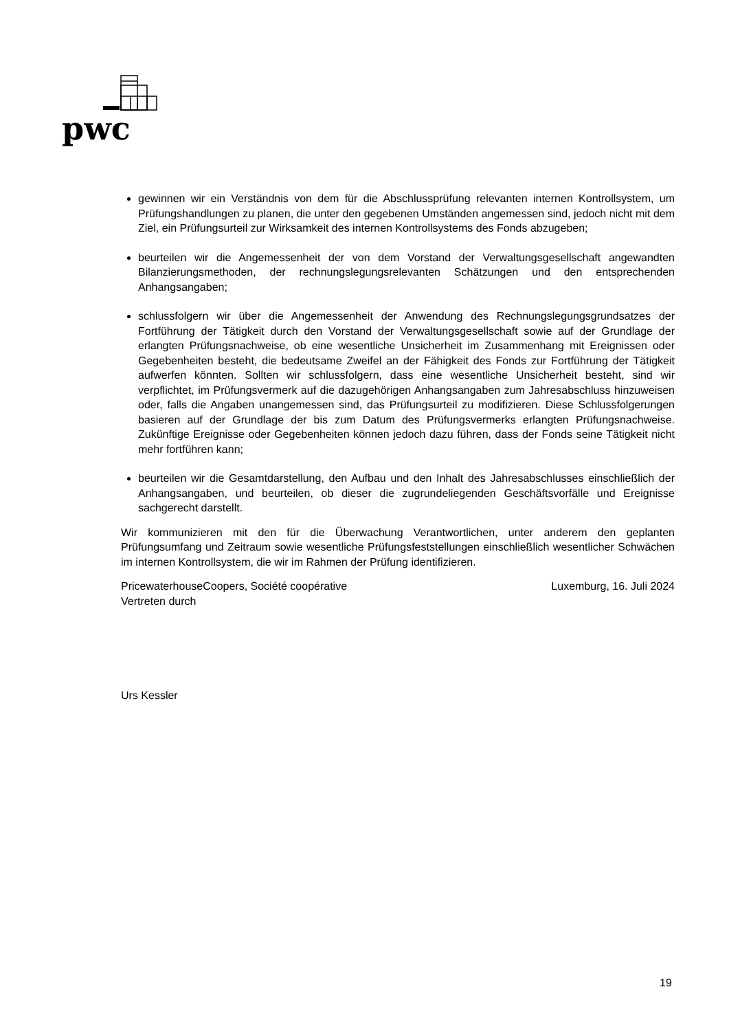pwc
gewinnen wir ein Verständnis von dem für die Abschlussprüfung relevanten internen Kontrollsystem, um Prüfungshandlungen zu planen, die unter den gegebenen Umständen angemessen sind, jedoch nicht mit dem Ziel, ein Prüfungsurteil zur Wirksamkeit des internen Kontrollsystems des Fonds abzugeben;
beurteilen wir die Angemessenheit der von dem Vorstand der Verwaltungsgesellschaft angewandten Bilanzierungsmethoden, der rechnungslegungsrelevanten Schätzungen und den entsprechenden Anhangsangaben;
schlussfolgern wir über die Angemessenheit der Anwendung des Rechnungslegungsgrundsatzes der Fortführung der Tätigkeit durch den Vorstand der Verwaltungsgesellschaft sowie auf der Grundlage der erlangten Prüfungsnachweise, ob eine wesentliche Unsicherheit im Zusammenhang mit Ereignissen oder Gegebenheiten besteht, die bedeutsame Zweifel an der Fähigkeit des Fonds zur Fortführung der Tätigkeit aufwerfen könnten. Sollten wir schlussfolgern, dass eine wesentliche Unsicherheit besteht, sind wir verpflichtet, im Prüfungsvermerk auf die dazugehörigen Anhangsangaben zum Jahresabschluss hinzuweisen oder, falls die Angaben unangemessen sind, das Prüfungsurteil zu modifizieren. Diese Schlussfolgerungen basieren auf der Grundlage der bis zum Datum des Prüfungsvermerks erlangten Prüfungsnachweise. Zukünftige Ereignisse oder Gegebenheiten können jedoch dazu führen, dass der Fonds seine Tätigkeit nicht mehr fortführen kann;
beurteilen wir die Gesamtdarstellung, den Aufbau und den Inhalt des Jahresabschlusses einschließlich der Anhangsangaben, und beurteilen, ob dieser die zugrundeliegenden Geschäftsvorfälle und Ereignisse sachgerecht darstellt.
Wir kommunizieren mit den für die Überwachung Verantwortlichen, unter anderem den geplanten Prüfungsumfang und Zeitraum sowie wesentliche Prüfungsfeststellungen einschließlich wesentlicher Schwächen im internen Kontrollsystem, die wir im Rahmen der Prüfung identifizieren.
PricewaterhouseCoopers, Société coopérative
Vertreten durch Luxemburg, 16. Juli 2024
Urs Kessler
19